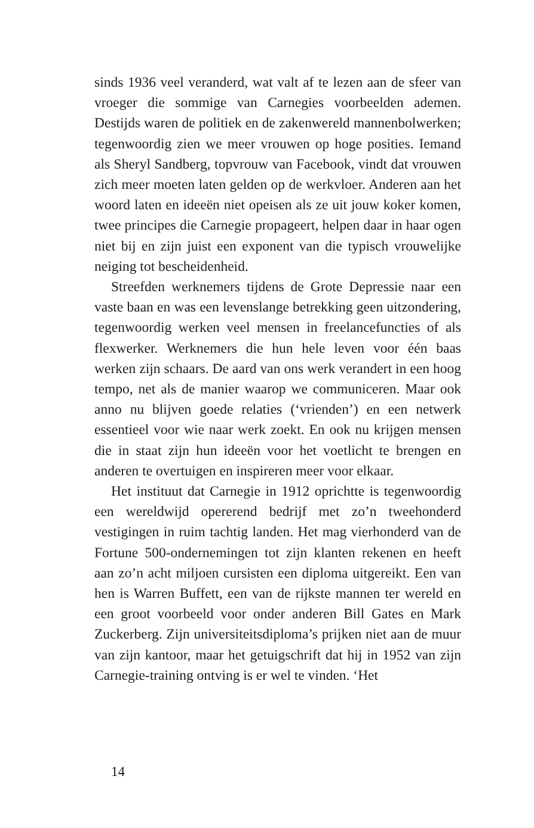sinds 1936 veel veranderd, wat valt af te lezen aan de sfeer van vroeger die sommige van Carnegies voorbeelden ademen. Destijds waren de politiek en de zakenwereld mannenbolwerken; tegenwoordig zien we meer vrouwen op hoge posities. Iemand als Sheryl Sandberg, topvrouw van Facebook, vindt dat vrouwen zich meer moeten laten gelden op de werkvloer. Anderen aan het woord laten en ideeën niet opeisen als ze uit jouw koker komen, twee principes die Carnegie propageert, helpen daar in haar ogen niet bij en zijn juist een exponent van die typisch vrouwelijke neiging tot bescheidenheid.
Streefden werknemers tijdens de Grote Depressie naar een vaste baan en was een levenslange betrekking geen uitzondering, tegenwoordig werken veel mensen in freelancefuncties of als flexwerker. Werknemers die hun hele leven voor één baas werken zijn schaars. De aard van ons werk verandert in een hoog tempo, net als de manier waarop we communiceren. Maar ook anno nu blijven goede relaties (‘vrienden’) en een netwerk essentieel voor wie naar werk zoekt. En ook nu krijgen mensen die in staat zijn hun ideeën voor het voetlicht te brengen en anderen te overtuigen en inspireren meer voor elkaar.
Het instituut dat Carnegie in 1912 oprichtte is tegenwoordig een wereldwijd opererend bedrijf met zo’n tweehonderd vestigingen in ruim tachtig landen. Het mag vierhonderd van de Fortune 500-ondernemingen tot zijn klanten rekenen en heeft aan zo’n acht miljoen cursisten een diploma uitgereikt. Een van hen is Warren Buffett, een van de rijkste mannen ter wereld en een groot voorbeeld voor onder anderen Bill Gates en Mark Zuckerberg. Zijn universiteitsdiploma’s prijken niet aan de muur van zijn kantoor, maar het getuigschrift dat hij in 1952 van zijn Carnegie-training ontving is er wel te vinden. ‘Het
14